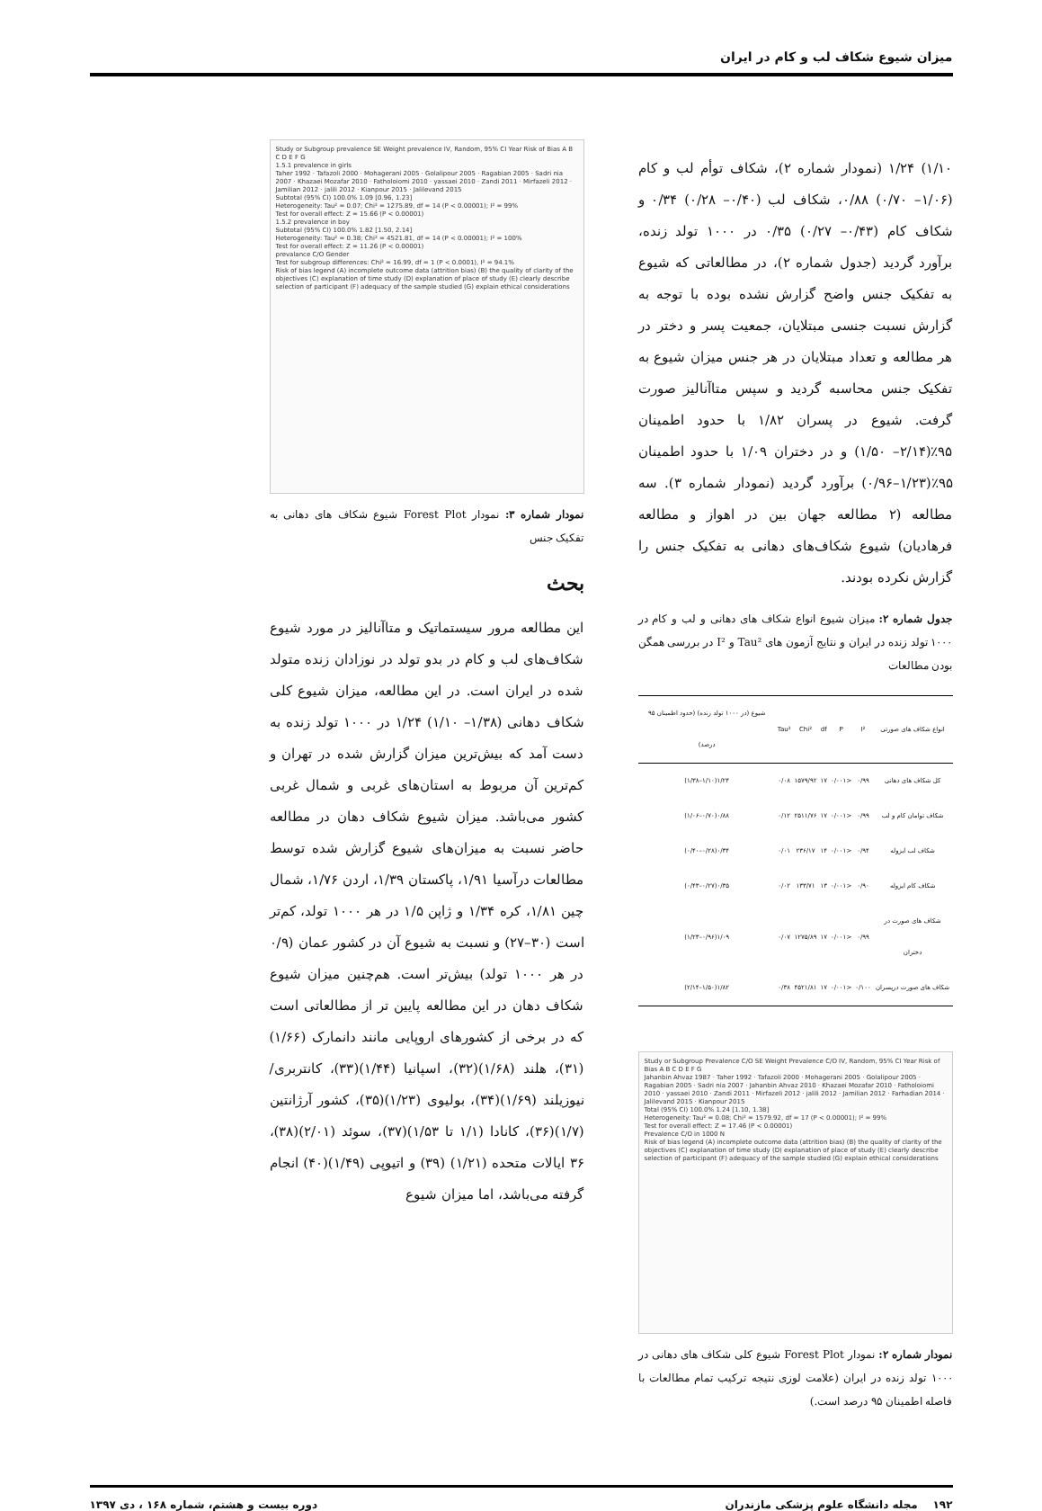میزان شیوع شکاف لب و کام در ایران
۱/۱۰) ۱/۲۴ (نمودار شماره ۲)، شکاف توأم لب و کام (۱/۰۶– ۰/۷۰) ۰/۸۸، شکاف لب (۰/۴۰– ۰/۲۸) ۰/۳۴ و شکاف کام (۰/۴۳– ۰/۲۷) ۰/۳۵ در ۱۰۰۰ تولد زنده، برآورد گردید (جدول شماره ۲)، در مطالعاتی که شیوع به تفکیک جنس واضح گزارش نشده بوده با توجه به گزارش نسبت جنسی مبتلایان، جمعیت پسر و دختر در هر مطالعه و تعداد مبتلایان در هر جنس میزان شیوع به تفکیک جنس محاسبه گردید و سپس متاآنالیز صورت گرفت. شیوع در پسران ۱/۸۲ با حدود اطمینان ۹۵٪(۲/۱۴– ۱/۵۰) و در دختران ۱/۰۹ با حدود اطمینان ۹۵٪(۱/۲۳–۰/۹۶) برآورد گردید (نمودار شماره ۳). سه مطالعه (۲ مطالعه جهان بین در اهواز و مطالعه فرهادیان) شیوع شکاف‌های دهانی به تفکیک جنس را گزارش نکرده بودند.
جدول شماره ۲: میزان شیوع انواع شکاف های دهانی و لب و کام در ۱۰۰۰ تولد زنده در ایران و نتایج آزمون های Tau² و I² در بررسی همگن بودن مطالعات
| انواع شکاف های صورتی | I² | P | df | Chi² | Tau² | شیوع (در ۱۰۰۰ تولد زنده) (حدود اطمینان ۹۵ درصد) |
| --- | --- | --- | --- | --- | --- | --- |
| کل شکاف های دهانی | ۰/۹۹ | <۰/۰۰۱ | ۱۷ | ۱۵۷۹/۹۲ | ۰/۰۸ | ۱/۲۴(۱/۱۰–۱/۳۸) |
| شکاف توامان کام و لب | ۰/۹۹ | <۰/۰۰۱ | ۱۷ | ۲۵۱۱/۷۶ | ۰/۱۲ | ۰/۸۸(۰/۷۰–۱/۰۶) |
| شکاف لب ایزوله | ۰/۹۴ | <۰/۰۰۱ | ۱۴ | ۲۳۶/۱۷ | ۰/۰۱ | ۰/۳۴(۰/۲۸–۰/۴۰) |
| شکاف کام ایزوله | ۰/۹۰ | <۰/۰۰۱ | ۱۳ | ۱۳۳/۷۱ | ۰/۰۲ | ۰/۳۵(۰/۲۷–۰/۴۳) |
| شکاف های صورت در دختران | ۰/۹۹ | <۰/۰۰۱ | ۱۷ | ۱۲۷۵/۸۹ | ۰/۰۷ | ۱/۰۹(۰/۹۶–۱/۲۳) |
| شکاف های صورت درپسران | ۰/۱۰۰ | <۰/۰۰۱ | ۱۷ | ۴۵۲۱/۸۱ | ۰/۳۸ | ۱/۸۲(۱/۵۰–۲/۱۴) |
Study or Subgroup Prevalence C/O SE Weight Prevalence C/O IV, Random, 95% CI Year Risk of Bias A B C D E F G
Jahanbin Ahvaz 1987 · Taher 1992 · Tafazoli 2000 · Mohagerani 2005 · Golalipour 2005 · Ragabian 2005 · Sadri nia 2007 · Jahanbin Ahvaz 2010 · Khazaei Mozafar 2010 · Fatholoiomi 2010 · yassaei 2010 · Zandi 2011 · Mirfazeli 2012 · jalili 2012 · Jamilian 2012 · Farhadian 2014 · Jalilevand 2015 · Kianpour 2015
Total (95% CI) 100.0% 1.24 [1.10, 1.38]
Heterogeneity: Tau² = 0.08; Chi² = 1579.92, df = 17 (P < 0.00001); I² = 99%
Test for overall effect: Z = 17.46 (P < 0.00001)
Prevalence C/O in 1000 N
Risk of bias legend (A) incomplete outcome data (attrition bias) (B) the quality of clarity of the objectives (C) explanation of time study (D) explanation of place of study (E) clearly describe selection of participant (F) adequacy of the sample studied (G) explain ethical considerations
نمودار شماره ۲: نمودار Forest Plot شیوع کلی شکاف های دهانی در ۱۰۰۰ تولد زنده در ایران (علامت لوزی نتیجه ترکیب تمام مطالعات با فاصله اطمینان ۹۵ درصد است.)
Study or Subgroup prevalence SE Weight prevalence IV, Random, 95% CI Year Risk of Bias A B C D E F G
1.5.1 prevalence in girls
Taher 1992 · Tafazoli 2000 · Mohagerani 2005 · Golalipour 2005 · Ragabian 2005 · Sadri nia 2007 · Khazaei Mozafar 2010 · Fatholoiomi 2010 · yassaei 2010 · Zandi 2011 · Mirfazeli 2012 · Jamilian 2012 · jalili 2012 · Kianpour 2015 · Jalilevand 2015
Subtotal (95% CI) 100.0% 1.09 [0.96, 1.23]
Heterogeneity: Tau² = 0.07; Chi² = 1275.89, df = 14 (P < 0.00001); I² = 99%
Test for overall effect: Z = 15.66 (P < 0.00001)
1.5.2 prevalence in boy
Subtotal (95% CI) 100.0% 1.82 [1.50, 2.14]
Heterogeneity: Tau² = 0.38; Chi² = 4521.81, df = 14 (P < 0.00001); I² = 100%
Test for overall effect: Z = 11.26 (P < 0.00001)
prevalance C/O Gender
Test for subgroup differences: Chi² = 16.99, df = 1 (P < 0.0001), I² = 94.1%
Risk of bias legend (A) incomplete outcome data (attrition bias) (B) the quality of clarity of the objectives (C) explanation of time study (D) explanation of place of study (E) clearly describe selection of participant (F) adequacy of the sample studied (G) explain ethical considerations
نمودار شماره ۳: نمودار Forest Plot شیوع شکاف های دهانی به تفکیک جنس
بحث
این مطالعه مرور سیستماتیک و متاآنالیز در مورد شیوع شکاف‌های لب و کام در بدو تولد در نوزادان زنده متولد شده در ایران است. در این مطالعه، میزان شیوع کلی شکاف دهانی (۱/۳۸– ۱/۱۰) ۱/۲۴ در ۱۰۰۰ تولد زنده به دست آمد که بیش‌ترین میزان گزارش شده در تهران و کم‌ترین آن مربوط به استان‌های غربی و شمال غربی کشور می‌باشد. میزان شیوع شکاف دهان در مطالعه حاضر نسبت به میزان‌های شیوع گزارش شده توسط مطالعات درآسیا ۱/۹۱، پاکستان ۱/۳۹، اردن ۱/۷۶، شمال چین ۱/۸۱، کره ۱/۳۴ و ژاپن ۱/۵ در هر ۱۰۰۰ تولد، کم‌تر است (۳۰–۲۷) و نسبت به شیوع آن در کشور عمان (۰/۹ در هر ۱۰۰۰ تولد) بیش‌تر است. هم‌چنین میزان شیوع شکاف دهان در این مطالعه پایین تر از مطالعاتی است که در برخی از کشورهای اروپایی مانند دانمارک (۱/۶۶)(۳۱)، هلند (۱/۶۸)(۳۲)، اسپانیا (۱/۴۴)(۳۳)، کانتربری/ نیوزیلند (۱/۶۹)(۳۴)، بولیوی (۱/۲۳)(۳۵)، کشور آرژانتین (۱/۷)(۳۶)، کانادا (۱/۱ تا ۱/۵۳)(۳۷)، سوئد (۲/۰۱)(۳۸)، ۳۶ ایالات متحده (۱/۲۱) (۳۹) و اتیوپی (۱/۴۹)(۴۰) انجام گرفته می‌باشد، اما میزان شیوع
۱۹۲ مجله دانشگاه علوم پزشکی مازندران دوره بیست و هشتم، شماره ۱۶۸ ، دی ۱۳۹۷